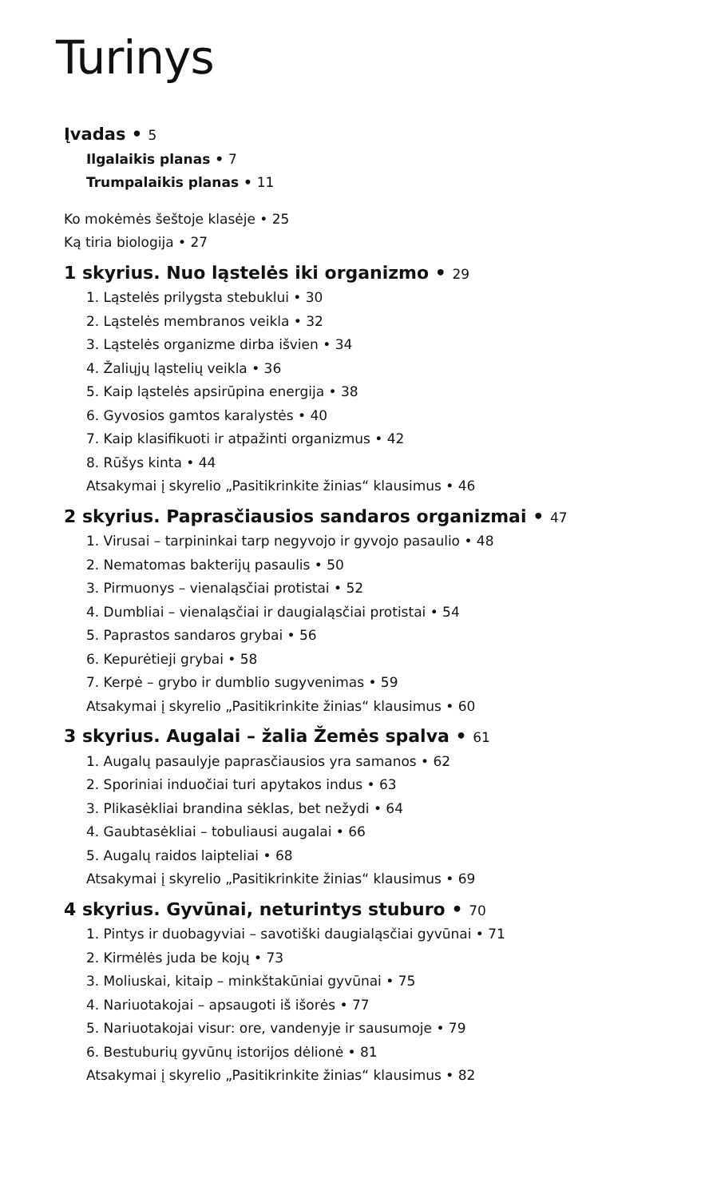Turinys
Įvadas • 5
Ilgalaikis planas • 7
Trumpalaikis planas • 11
Ko mokėmės šeštoje klasėje • 25
Ką tiria biologija • 27
1 skyrius. Nuo ląstelės iki organizmo • 29
1. Ląstelės prilygsta stebuklui • 30
2. Ląstelės membranos veikla • 32
3. Ląstelės organizme dirba išvien • 34
4. Žaliųjų ląstelių veikla • 36
5. Kaip ląstelės apsirūpina energija • 38
6. Gyvosios gamtos karalystės • 40
7. Kaip klasifikuoti ir atpažinti organizmus • 42
8. Rūšys kinta • 44
Atsakymai į skyrelio „Pasitikrinkite žinias“ klausimus • 46
2 skyrius. Paprasčiausios sandaros organizmai • 47
1. Virusai – tarpininkai tarp negyvojo ir gyvojo pasaulio • 48
2. Nematomas bakterijų pasaulis • 50
3. Pirmuonys – vienaląsčiai protistai • 52
4. Dumbliai – vienaląsčiai ir daugialąsčiai protistai • 54
5. Paprastos sandaros grybai • 56
6. Kepurėtieji grybai • 58
7. Kerpė – grybo ir dumblio sugyvenimas • 59
Atsakymai į skyrelio „Pasitikrinkite žinias“ klausimus • 60
3 skyrius. Augalai – žalia Žemės spalva • 61
1. Augalų pasaulyje paprasčiausios yra samanos • 62
2. Sporiniai induočiai turi apytakos indus • 63
3. Plikasėkliai brandina sėklas, bet nežydi • 64
4. Gaubtasėkliai – tobuliausi augalai • 66
5. Augalų raidos laipteliai • 68
Atsakymai į skyrelio „Pasitikrinkite žinias“ klausimus • 69
4 skyrius. Gyvūnai, neturintys stuburo • 70
1. Pintys ir duobagyviai – savotiški daugialąsčiai gyvūnai • 71
2. Kirmėlės juda be kojų • 73
3. Moliuskai, kitaip – minkštakūniai gyvūnai • 75
4. Nariuotakojai – apsaugoti iš išorės • 77
5. Nariuotakojai visur: ore, vandenyje ir sausumoje • 79
6. Bestuburių gyvūnų istorijos dėlionė • 81
Atsakymai į skyrelio „Pasitikrinkite žinias“ klausimus • 82